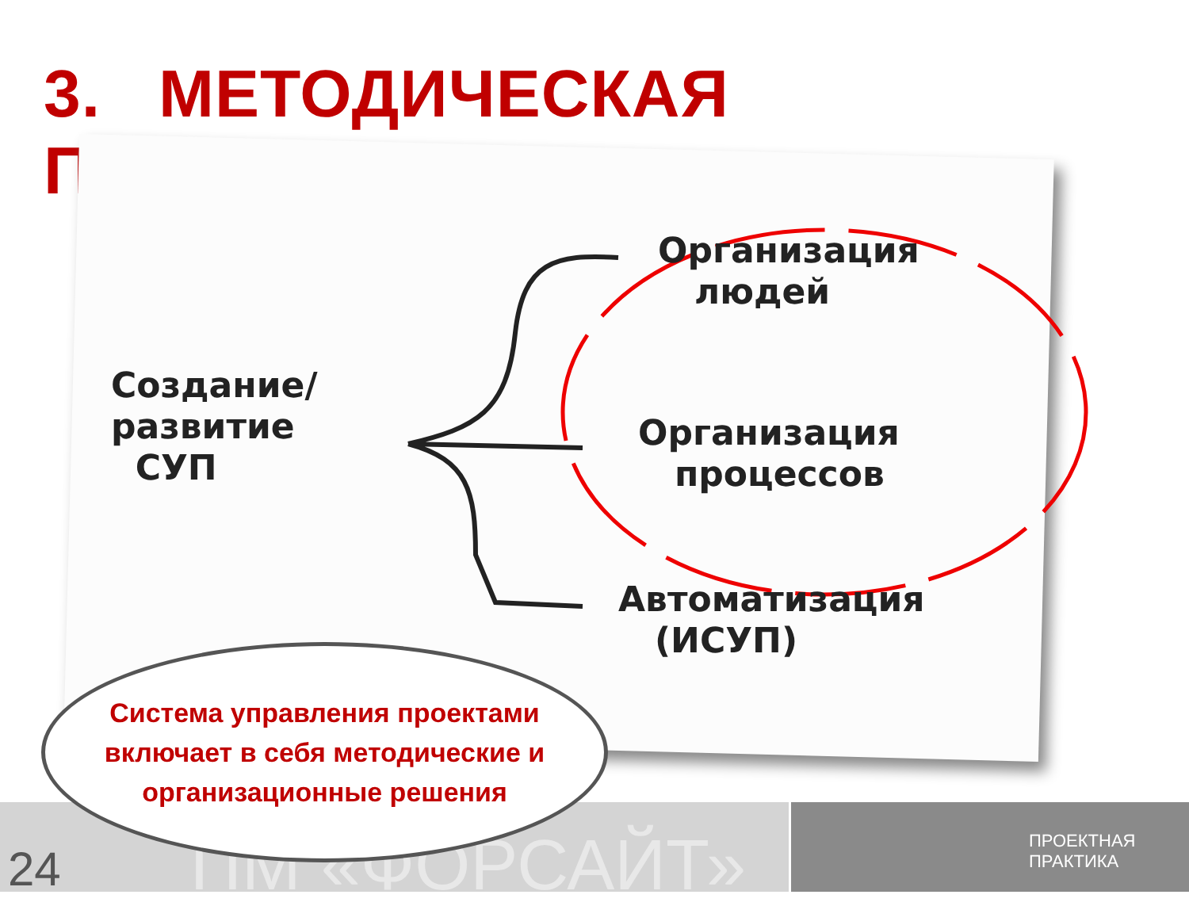3. МЕТОДИЧЕСКАЯ ПРОРАБОТКА
Создание/
развитие
СУП
Организация
людей
Организация
процессов
Автоматизация
(ИСУП)
ПМ «ФОРСАЙТ»
24
ПРОЕКТНАЯ
ПРАКТИКА
Система управления проектами
включает в себя методические и
организационные решения